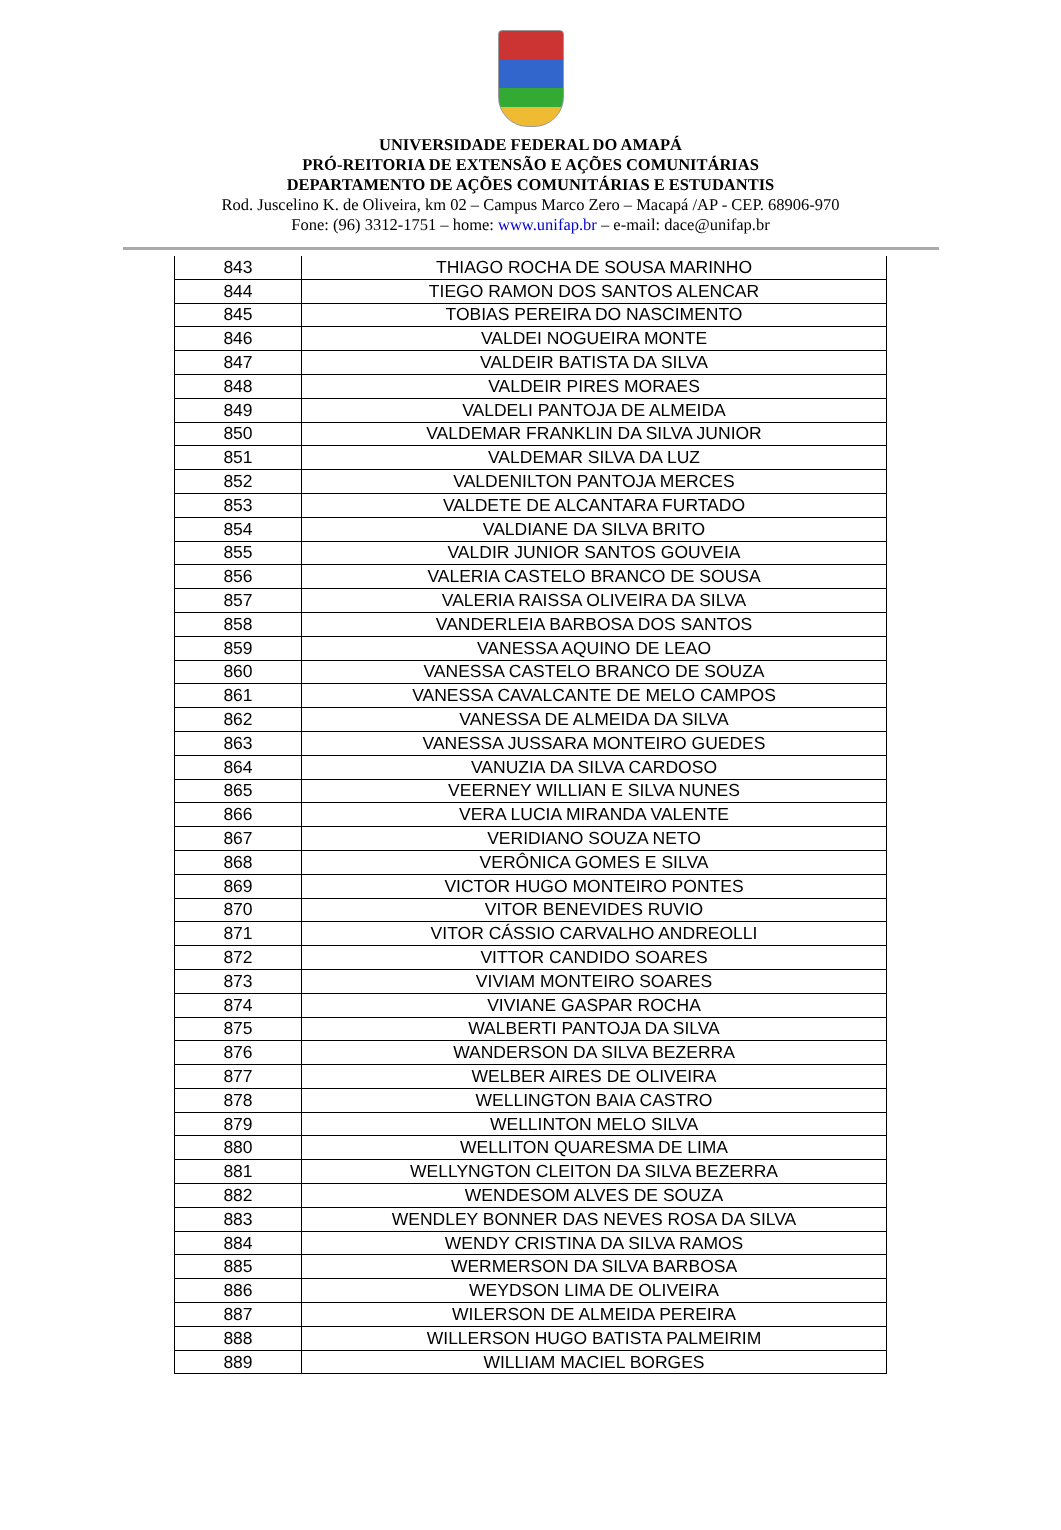UNIVERSIDADE FEDERAL DO AMAPÁ
PRÓ-REITORIA DE EXTENSÃO E AÇÕES COMUNITÁRIAS
DEPARTAMENTO DE AÇÕES COMUNITÁRIAS E ESTUDANTIS
Rod. Juscelino K. de Oliveira, km 02 – Campus Marco Zero – Macapá /AP - CEP. 68906-970
Fone: (96) 3312-1751 – home: www.unifap.br – e-mail: dace@unifap.br
| 843 | THIAGO ROCHA DE SOUSA MARINHO |
| 844 | TIEGO RAMON DOS SANTOS ALENCAR |
| 845 | TOBIAS PEREIRA DO NASCIMENTO |
| 846 | VALDEI NOGUEIRA MONTE |
| 847 | VALDEIR BATISTA DA SILVA |
| 848 | VALDEIR PIRES MORAES |
| 849 | VALDELI PANTOJA DE ALMEIDA |
| 850 | VALDEMAR FRANKLIN DA SILVA JUNIOR |
| 851 | VALDEMAR SILVA DA LUZ |
| 852 | VALDENILTON PANTOJA MERCES |
| 853 | VALDETE DE ALCANTARA FURTADO |
| 854 | VALDIANE DA SILVA BRITO |
| 855 | VALDIR JUNIOR SANTOS GOUVEIA |
| 856 | VALERIA CASTELO BRANCO DE SOUSA |
| 857 | VALERIA RAISSA OLIVEIRA DA SILVA |
| 858 | VANDERLEIA BARBOSA DOS SANTOS |
| 859 | VANESSA AQUINO DE LEAO |
| 860 | VANESSA CASTELO BRANCO DE SOUZA |
| 861 | VANESSA CAVALCANTE DE MELO CAMPOS |
| 862 | VANESSA DE ALMEIDA DA SILVA |
| 863 | VANESSA JUSSARA MONTEIRO GUEDES |
| 864 | VANUZIA DA SILVA CARDOSO |
| 865 | VEERNEY WILLIAN E SILVA NUNES |
| 866 | VERA LUCIA MIRANDA VALENTE |
| 867 | VERIDIANO SOUZA NETO |
| 868 | VERÔNICA GOMES E SILVA |
| 869 | VICTOR HUGO MONTEIRO PONTES |
| 870 | VITOR BENEVIDES RUVIO |
| 871 | VITOR CÁSSIO CARVALHO ANDREOLLI |
| 872 | VITTOR CANDIDO SOARES |
| 873 | VIVIAM MONTEIRO SOARES |
| 874 | VIVIANE GASPAR ROCHA |
| 875 | WALBERTI PANTOJA DA SILVA |
| 876 | WANDERSON DA SILVA BEZERRA |
| 877 | WELBER AIRES DE OLIVEIRA |
| 878 | WELLINGTON BAIA CASTRO |
| 879 | WELLINTON MELO SILVA |
| 880 | WELLITON QUARESMA DE LIMA |
| 881 | WELLYNGTON CLEITON DA SILVA BEZERRA |
| 882 | WENDESOM ALVES DE SOUZA |
| 883 | WENDLEY BONNER DAS NEVES ROSA DA SILVA |
| 884 | WENDY CRISTINA DA SILVA RAMOS |
| 885 | WERMERSON DA SILVA BARBOSA |
| 886 | WEYDSON LIMA DE OLIVEIRA |
| 887 | WILERSON DE ALMEIDA PEREIRA |
| 888 | WILLERSON HUGO BATISTA PALMEIRIM |
| 889 | WILLIAM MACIEL BORGES |